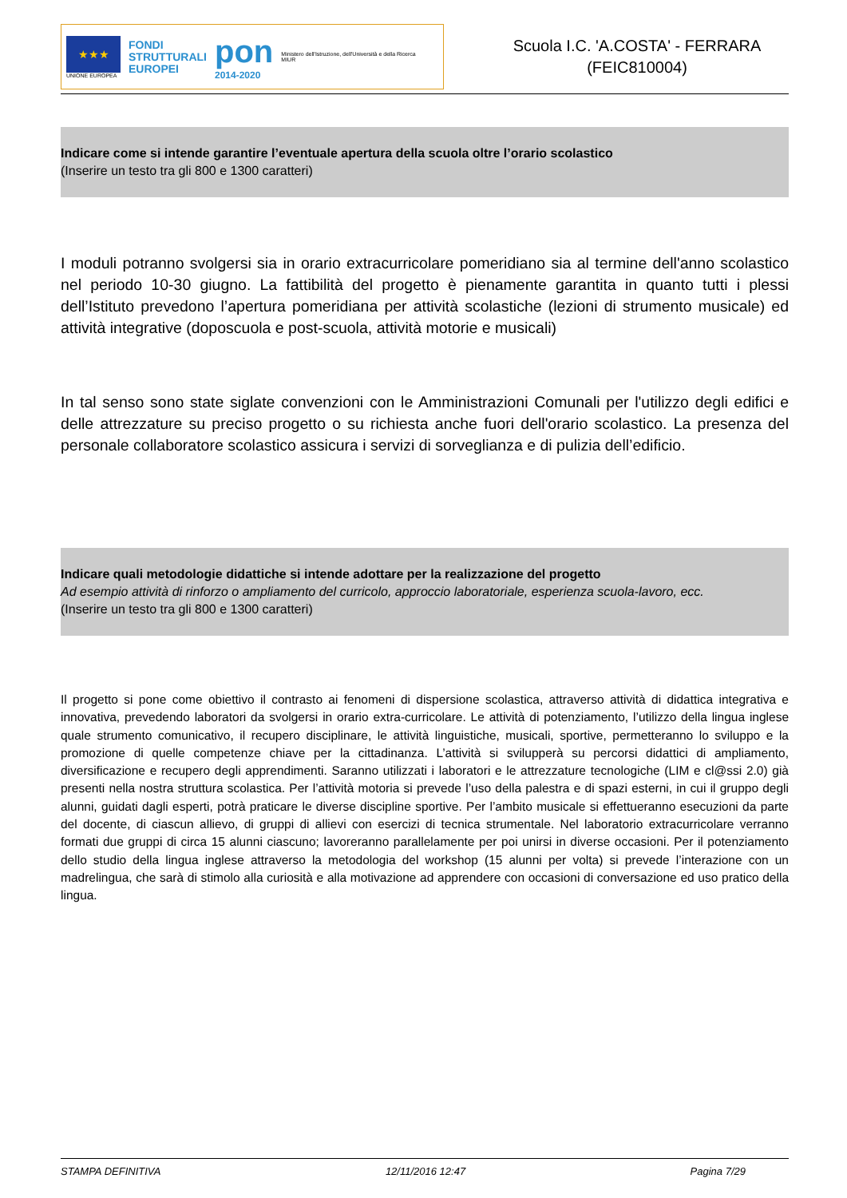★★★
UNIONE EUROPEA
FONDI
STRUTTURALI
EUROPEI
pon
2014-2020
Ministero dell'Istruzione, dell'Università e della Ricerca
MIUR
Scuola I.C. 'A.COSTA' - FERRARA
(FEIC810004)
Indicare come si intende garantire l’eventuale apertura della scuola oltre l’orario scolastico
(Inserire un testo tra gli 800 e 1300 caratteri)
I moduli potranno svolgersi sia in orario extracurricolare pomeridiano sia al termine dell'anno scolastico nel periodo 10-30 giugno. La fattibilità del progetto è pienamente garantita in quanto tutti i plessi dell’Istituto prevedono l’apertura pomeridiana per attività scolastiche (lezioni di strumento musicale) ed attività integrative (doposcuola e post-scuola, attività motorie e musicali)
In tal senso sono state siglate convenzioni con le Amministrazioni Comunali per l'utilizzo degli edifici e delle attrezzature su preciso progetto o su richiesta anche fuori dell'orario scolastico. La presenza del personale collaboratore scolastico assicura i servizi di sorveglianza e di pulizia dell’edificio.
Indicare quali metodologie didattiche si intende adottare per la realizzazione del progetto
Ad esempio attività di rinforzo o ampliamento del curricolo, approccio laboratoriale, esperienza scuola-lavoro, ecc.
(Inserire un testo tra gli 800 e 1300 caratteri)
Il progetto si pone come obiettivo il contrasto ai fenomeni di dispersione scolastica, attraverso attività di didattica integrativa e innovativa, prevedendo laboratori da svolgersi in orario extra-curricolare. Le attività di potenziamento, l’utilizzo della lingua inglese quale strumento comunicativo, il recupero disciplinare, le attività linguistiche, musicali, sportive, permetteranno lo sviluppo e la promozione di quelle competenze chiave per la cittadinanza. L’attività si svilupperà su percorsi didattici di ampliamento, diversificazione e recupero degli apprendimenti. Saranno utilizzati i laboratori e le attrezzature tecnologiche (LIM e cl@ssi 2.0) già presenti nella nostra struttura scolastica. Per l’attività motoria si prevede l’uso della palestra e di spazi esterni, in cui il gruppo degli alunni, guidati dagli esperti, potrà praticare le diverse discipline sportive. Per l’ambito musicale si effettueranno esecuzioni da parte del docente, di ciascun allievo, di gruppi di allievi con esercizi di tecnica strumentale. Nel laboratorio extracurricolare verranno formati due gruppi di circa 15 alunni ciascuno; lavoreranno parallelamente per poi unirsi in diverse occasioni. Per il potenziamento dello studio della lingua inglese attraverso la metodologia del workshop (15 alunni per volta) si prevede l’interazione con un madrelingua, che sarà di stimolo alla curiosità e alla motivazione ad apprendere con occasioni di conversazione ed uso pratico della lingua.
STAMPA DEFINITIVA 12/11/2016 12:47 Pagina 7/29